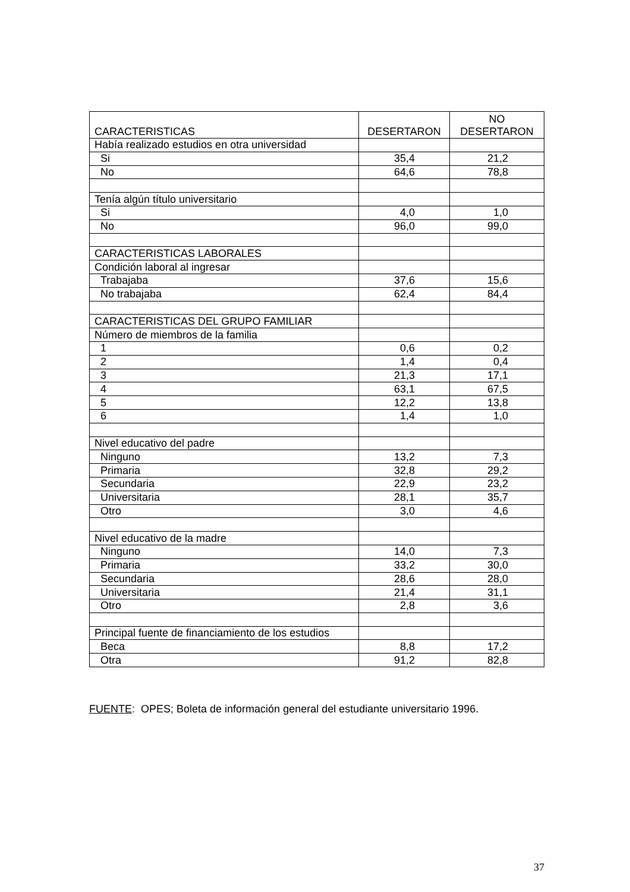| CARACTERISTICAS | DESERTARON | NO DESERTARON |
| --- | --- | --- |
| Había realizado estudios en otra universidad | | |
| Si | 35,4 | 21,2 |
| No | 64,6 | 78,8 |
| Tenía algún título universitario | | |
| Si | 4,0 | 1,0 |
| No | 96,0 | 99,0 |
| CARACTERISTICAS LABORALES | | |
| Condición laboral al ingresar | | |
| Trabajaba | 37,6 | 15,6 |
| No trabajaba | 62,4 | 84,4 |
| CARACTERISTICAS DEL GRUPO FAMILIAR | | |
| Número de miembros de la familia | | |
| 1 | 0,6 | 0,2 |
| 2 | 1,4 | 0,4 |
| 3 | 21,3 | 17,1 |
| 4 | 63,1 | 67,5 |
| 5 | 12,2 | 13,8 |
| 6 | 1,4 | 1,0 |
| Nivel educativo del padre | | |
| Ninguno | 13,2 | 7,3 |
| Primaria | 32,8 | 29,2 |
| Secundaria | 22,9 | 23,2 |
| Universitaria | 28,1 | 35,7 |
| Otro | 3,0 | 4,6 |
| Nivel educativo de la madre | | |
| Ninguno | 14,0 | 7,3 |
| Primaria | 33,2 | 30,0 |
| Secundaria | 28,6 | 28,0 |
| Universitaria | 21,4 | 31,1 |
| Otro | 2,8 | 3,6 |
| Principal fuente de financiamiento de los estudios | | |
| Beca | 8,8 | 17,2 |
| Otra | 91,2 | 82,8 |
FUENTE: OPES; Boleta de información general del estudiante universitario 1996.
37